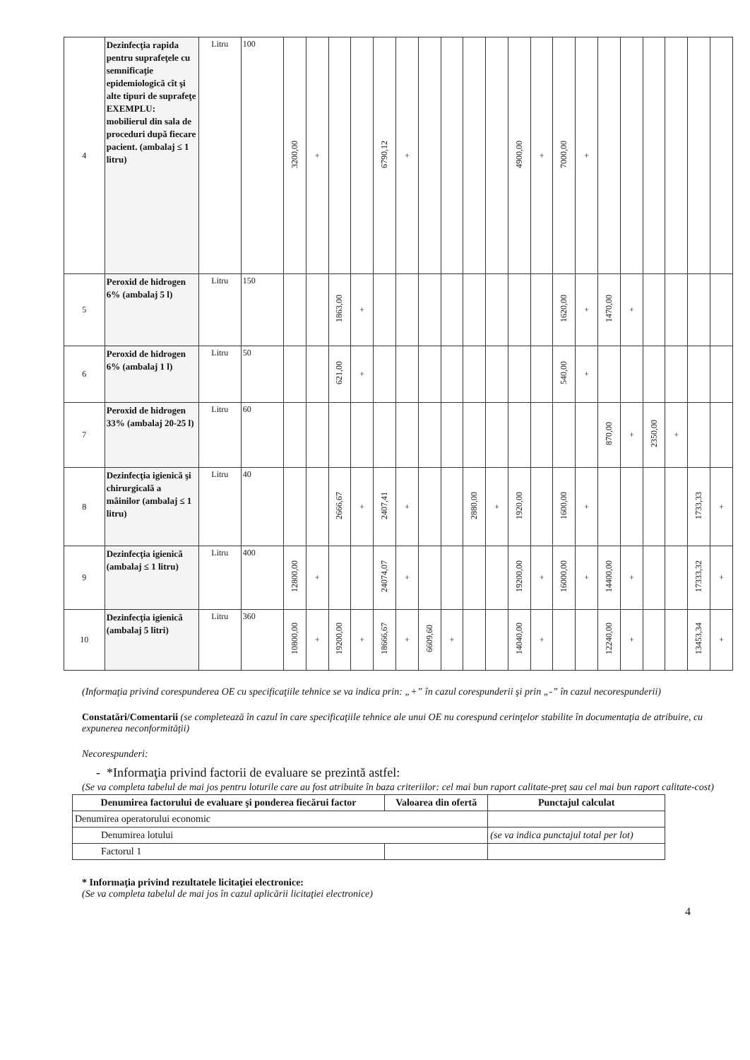| 4 | Dezinfecţia rapida pentru suprafeţele cu semnificaţie epidemiologică cît şi alte tipuri de suprafeţe EXEMPLU: mobilierul din sala de proceduri după fiecare pacient. (ambalaj ≤ 1 litru) | Litru | 100 | 3200,00 | + | | | 6790,12 | + | | | | | 4900,00 | + | 7000,00 | + | | | | | | |
| 5 | Peroxid de hidrogen 6% (ambalaj 5 l) | Litru | 150 | | | 1863,00 | + | | | | | | | | | 1620,00 | + | 1470,00 | + | | | | |
| 6 | Peroxid de hidrogen 6% (ambalaj 1 l) | Litru | 50 | | | 621,00 | + | | | | | | | | | 540,00 | + | | | | | | |
| 7 | Peroxid de hidrogen 33% (ambalaj 20-25 l) | Litru | 60 | | | | | | | | | | | | | | | 870,00 | + | 2350,00 | + | | |
| 8 | Dezinfecţia igienică şi chirurgicală a mâinilor (ambalaj ≤ 1 litru) | Litru | 40 | | | 2666,67 | + | 2407,41 | + | | | 2880,00 | + | 1920,00 | | 1600,00 | + | | | | | 1733,33 | + |
| 9 | Dezinfecţia igienică (ambalaj ≤ 1 litru) | Litru | 400 | 12800,00 | + | | | 24074,07 | + | | | | | 19200,00 | + | 16000,00 | + | 14400,00 | + | | | 17333,32 | + |
| 10 | Dezinfecţia igienică (ambalaj 5 litri) | Litru | 360 | 10800,00 | + | 19200,00 | + | 18666,67 | + | 6609,60 | + | | | 14040,00 | + | | | 12240,00 | + | | | 13453,34 | + |
(Informaţia privind corespunderea OE cu specificaţiile tehnice se va indica prin: „+” în cazul corespunderii şi prin „-” în cazul necorespunderii)
Constatări/Comentarii (se completează în cazul în care specificaţiile tehnice ale unui OE nu corespund cerinţelor stabilite în documentaţia de atribuire, cu expunerea neconformităţii)
Necorespunderi:
- *Informaţia privind factorii de evaluare se prezintă astfel:
(Se va completa tabelul de mai jos pentru loturile care au fost atribuite în baza criteriilor: cel mai bun raport calitate-preţ sau cel mai bun raport calitate-cost)
| Denumirea factorului de evaluare şi ponderea fiecărui factor | Valoarea din ofertă | Punctajul calculat |
| --- | --- | --- |
| Denumirea operatorului economic | | |
| Denumirea lotului | | (se va indica punctajul total per lot) |
| Factorul 1 | | |
* Informaţia privind rezultatele licitaţiei electronice:
(Se va completa tabelul de mai jos în cazul aplicării licitaţiei electronice)
4